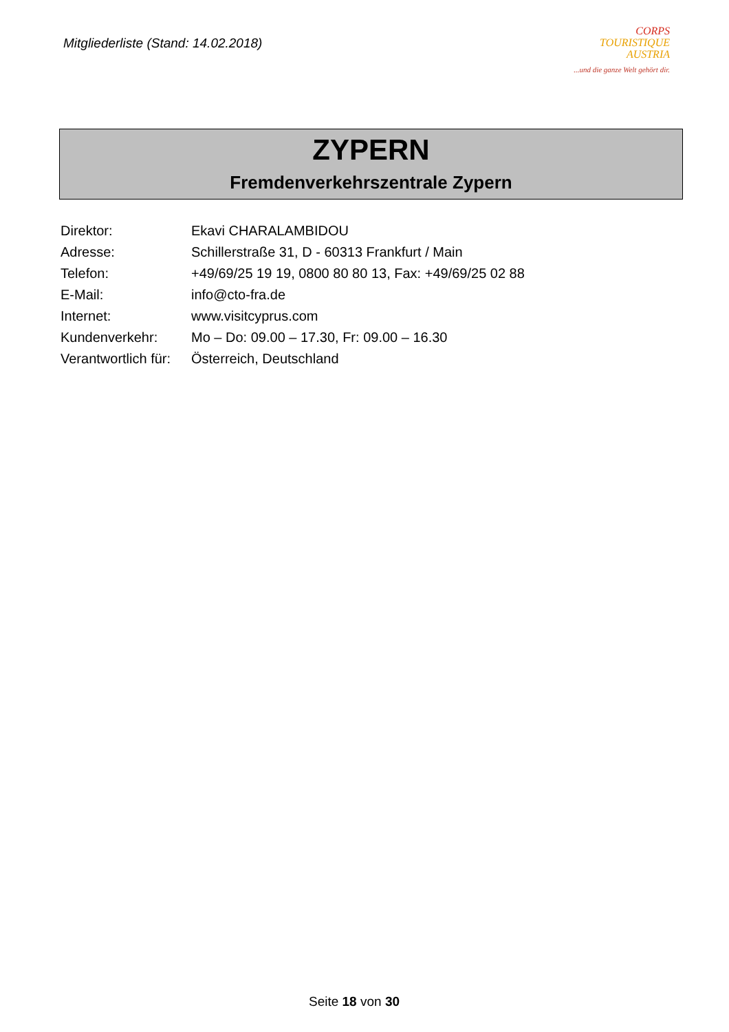Mitgliederliste (Stand: 14.02.2018)
CORPS
TOURISTIQUE
AUSTRIA
...und die ganze Welt gehört dir.
ZYPERN
Fremdenverkehrszentrale Zypern
| Direktor: | Ekavi CHARALAMBIDOU |
| Adresse: | Schillerstraße 31, D - 60313 Frankfurt / Main |
| Telefon: | +49/69/25 19 19, 0800 80 80 13, Fax: +49/69/25 02 88 |
| E-Mail: | info@cto-fra.de |
| Internet: | www.visitcyprus.com |
| Kundenverkehr: | Mo – Do: 09.00 – 17.30, Fr: 09.00 – 16.30 |
| Verantwortlich für: | Österreich, Deutschland |
Seite 18 von 30